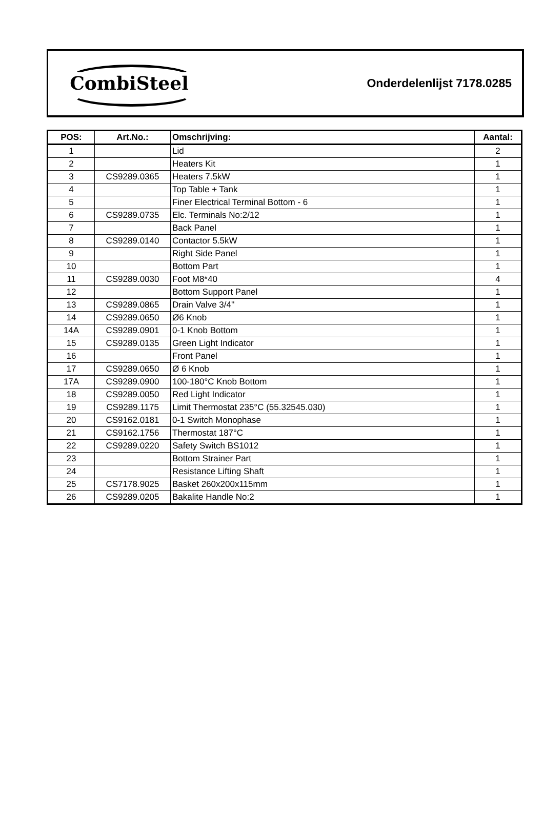CombiSteel
Onderdelenlijst 7178.0285
| POS: | Art.No.: | Omschrijving: | Aantal: |
| --- | --- | --- | --- |
| 1 | | Lid | 2 |
| 2 | | Heaters Kit | 1 |
| 3 | CS9289.0365 | Heaters 7.5kW | 1 |
| 4 | | Top Table + Tank | 1 |
| 5 | | Finer Electrical Terminal Bottom - 6 | 1 |
| 6 | CS9289.0735 | Elc. Terminals No:2/12 | 1 |
| 7 | | Back Panel | 1 |
| 8 | CS9289.0140 | Contactor 5.5kW | 1 |
| 9 | | Right Side Panel | 1 |
| 10 | | Bottom Part | 1 |
| 11 | CS9289.0030 | Foot M8*40 | 4 |
| 12 | | Bottom Support Panel | 1 |
| 13 | CS9289.0865 | Drain Valve 3/4'' | 1 |
| 14 | CS9289.0650 | Ø6 Knob | 1 |
| 14A | CS9289.0901 | 0-1 Knob Bottom | 1 |
| 15 | CS9289.0135 | Green Light Indicator | 1 |
| 16 | | Front Panel | 1 |
| 17 | CS9289.0650 | Ø 6 Knob | 1 |
| 17A | CS9289.0900 | 100-180°C Knob Bottom | 1 |
| 18 | CS9289.0050 | Red Light Indicator | 1 |
| 19 | CS9289.1175 | Limit Thermostat 235°C (55.32545.030) | 1 |
| 20 | CS9162.0181 | 0-1 Switch Monophase | 1 |
| 21 | CS9162.1756 | Thermostat 187°C | 1 |
| 22 | CS9289.0220 | Safety Switch BS1012 | 1 |
| 23 | | Bottom Strainer Part | 1 |
| 24 | | Resistance Lifting Shaft | 1 |
| 25 | CS7178.9025 | Basket 260x200x115mm | 1 |
| 26 | CS9289.0205 | Bakalite Handle No:2 | 1 |